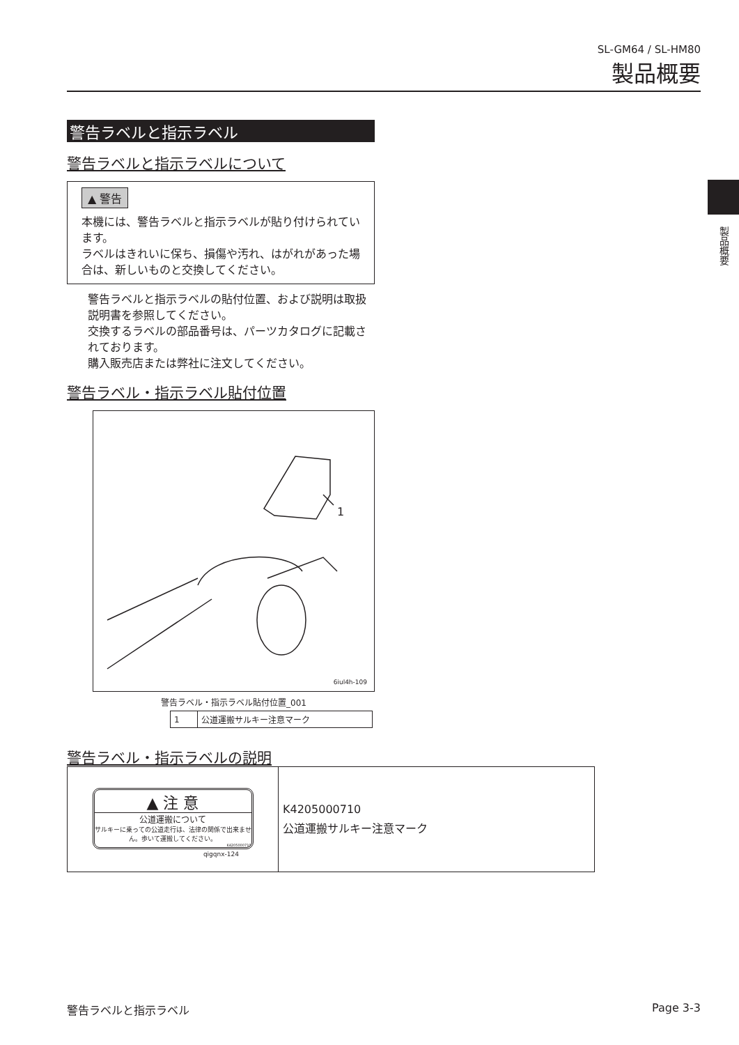SL-GM64 / SL-HM80
製品概要
製品概要
警告ラベルと指示ラベル
警告ラベルと指示ラベルについて
▲ 警告
本機には、警告ラベルと指示ラベルが貼り付けられています。
ラベルはきれいに保ち、損傷や汚れ、はがれがあった場合は、新しいものと交換してください。
警告ラベルと指示ラベルの貼付位置、および説明は取扱説明書を参照してください。
交換するラベルの部品番号は、パーツカタログに記載されております。
購入販売店または弊社に注文してください。
警告ラベル・指示ラベル貼付位置
1
6iul4h-109
警告ラベル・指示ラベル貼付位置_001
| 1 | 公道運搬サルキー注意マーク |
警告ラベル・指示ラベルの説明
| ▲ 注 意 公道運搬について サルキーに乗っての公道走行は、法律の関係で出来ません。歩いて運搬してください。 K4205000710 qigqnx-124 | K4205000710 公道運搬サルキー注意マーク |
警告ラベルと指示ラベル Page 3-3